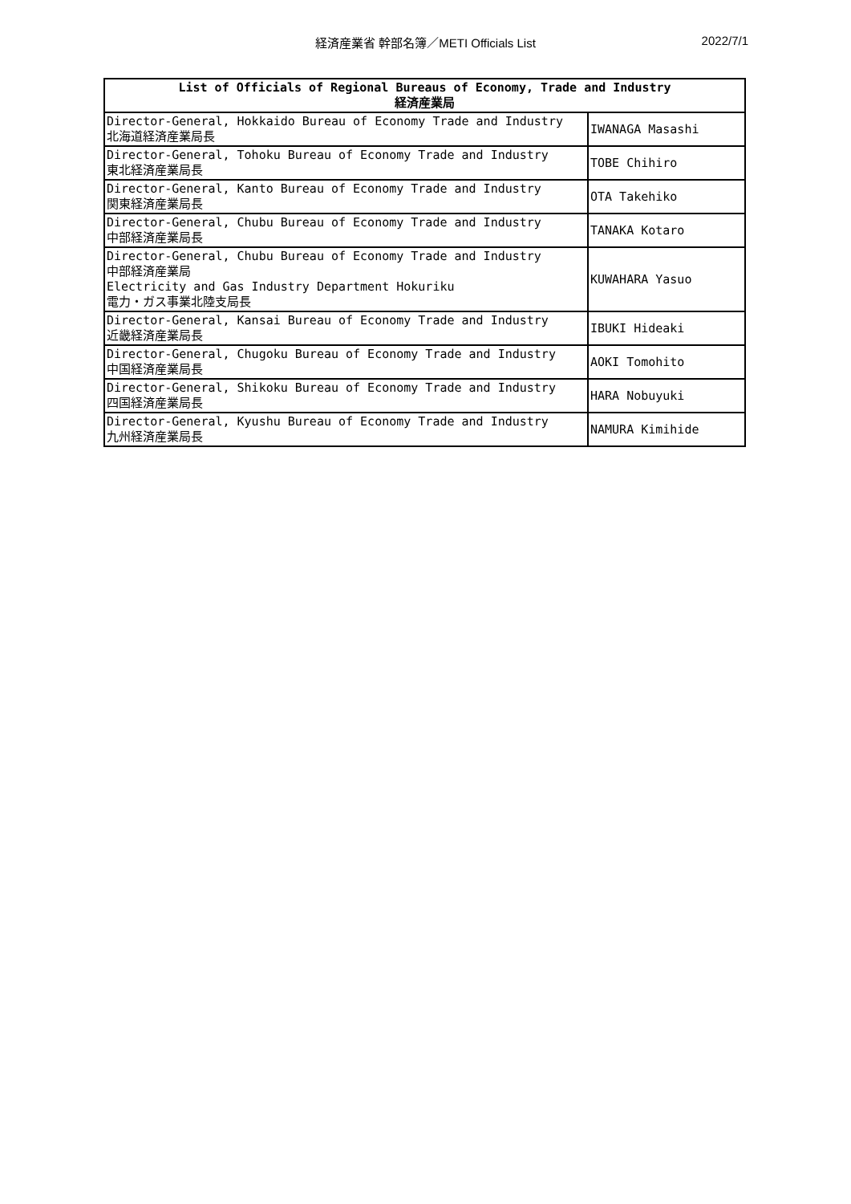経済産業省 幹部名簿／METI Officials List 2022/7/1
| List of Officials of Regional Bureaus of Economy, Trade and Industry 経済産業局 | |
| --- | --- |
| Director-General, Hokkaido Bureau of Economy Trade and Industry 北海道経済産業局長 | IWANAGA Masashi |
| Director-General, Tohoku Bureau of Economy Trade and Industry 東北経済産業局長 | TOBE Chihiro |
| Director-General, Kanto Bureau of Economy Trade and Industry 関東経済産業局長 | OTA Takehiko |
| Director-General, Chubu Bureau of Economy Trade and Industry 中部経済産業局長 | TANAKA Kotaro |
| Director-General, Chubu Bureau of Economy Trade and Industry 中部経済産業局 Electricity and Gas Industry Department Hokuriku 電力・ガス事業北陸支局長 | KUWAHARA Yasuo |
| Director-General, Kansai Bureau of Economy Trade and Industry 近畿経済産業局長 | IBUKI Hideaki |
| Director-General, Chugoku Bureau of Economy Trade and Industry 中国経済産業局長 | AOKI Tomohito |
| Director-General, Shikoku Bureau of Economy Trade and Industry 四国経済産業局長 | HARA Nobuyuki |
| Director-General, Kyushu Bureau of Economy Trade and Industry 九州経済産業局長 | NAMURA Kimihide |